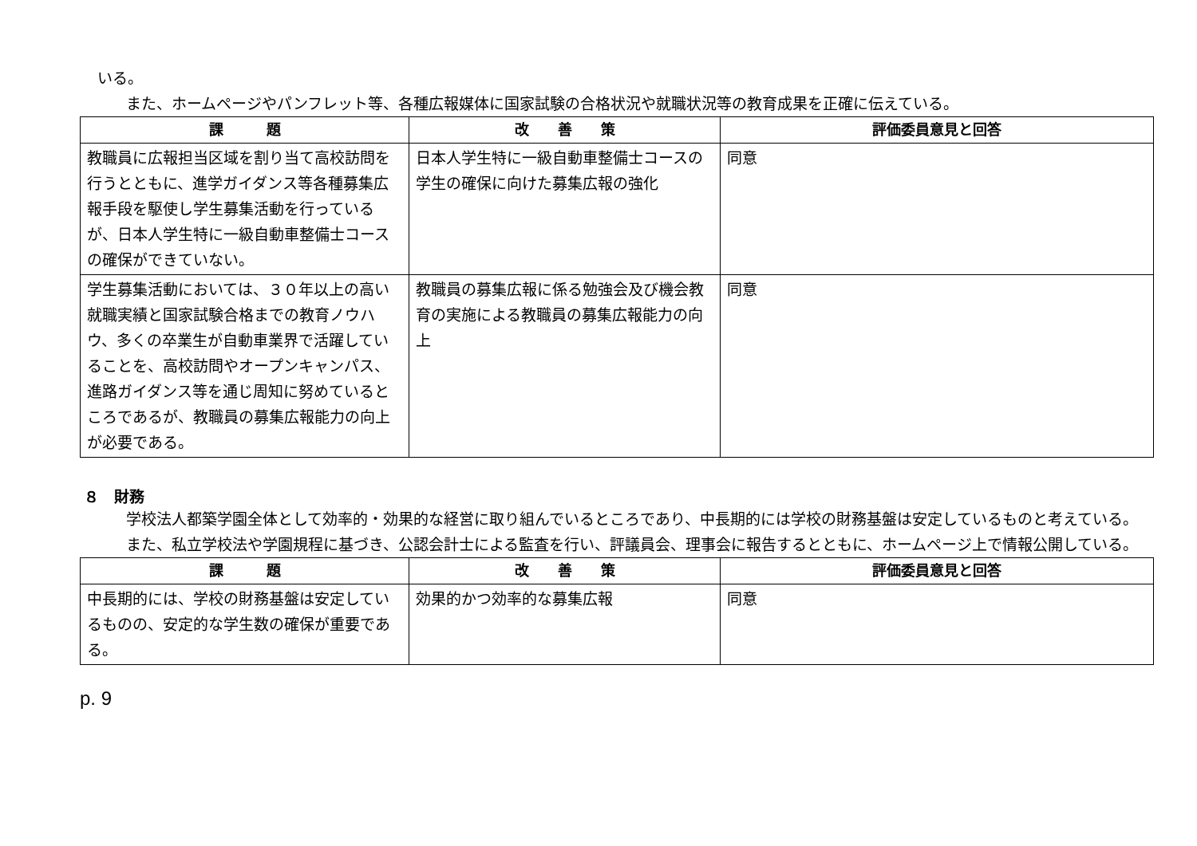いる。
また、ホームページやパンフレット等、各種広報媒体に国家試験の合格状況や就職状況等の教育成果を正確に伝えている。
| 課 題 | 改 善 策 | 評価委員意見と回答 |
| --- | --- | --- |
| 教職員に広報担当区域を割り当て高校訪問を行うとともに、進学ガイダンス等各種募集広報手段を駆使し学生募集活動を行っているが、日本人学生特に一級自動車整備士コースの確保ができていない。 | 日本人学生特に一級自動車整備士コースの学生の確保に向けた募集広報の強化 | 同意 |
| 学生募集活動においては、３０年以上の高い就職実績と国家試験合格までの教育ノウハウ、多くの卒業生が自動車業界で活躍していることを、高校訪問やオープンキャンパス、進路ガイダンス等を通じ周知に努めているところであるが、教職員の募集広報能力の向上が必要である。 | 教職員の募集広報に係る勉強会及び機会教育の実施による教職員の募集広報能力の向上 | 同意 |
８　財務
学校法人都築学園全体として効率的・効果的な経営に取り組んでいるところであり、中長期的には学校の財務基盤は安定しているものと考えている。
また、私立学校法や学園規程に基づき、公認会計士による監査を行い、評議員会、理事会に報告するとともに、ホームページ上で情報公開している。
| 課 題 | 改 善 策 | 評価委員意見と回答 |
| --- | --- | --- |
| 中長期的には、学校の財務基盤は安定しているものの、安定的な学生数の確保が重要である。 | 効果的かつ効率的な募集広報 | 同意 |
p. 9